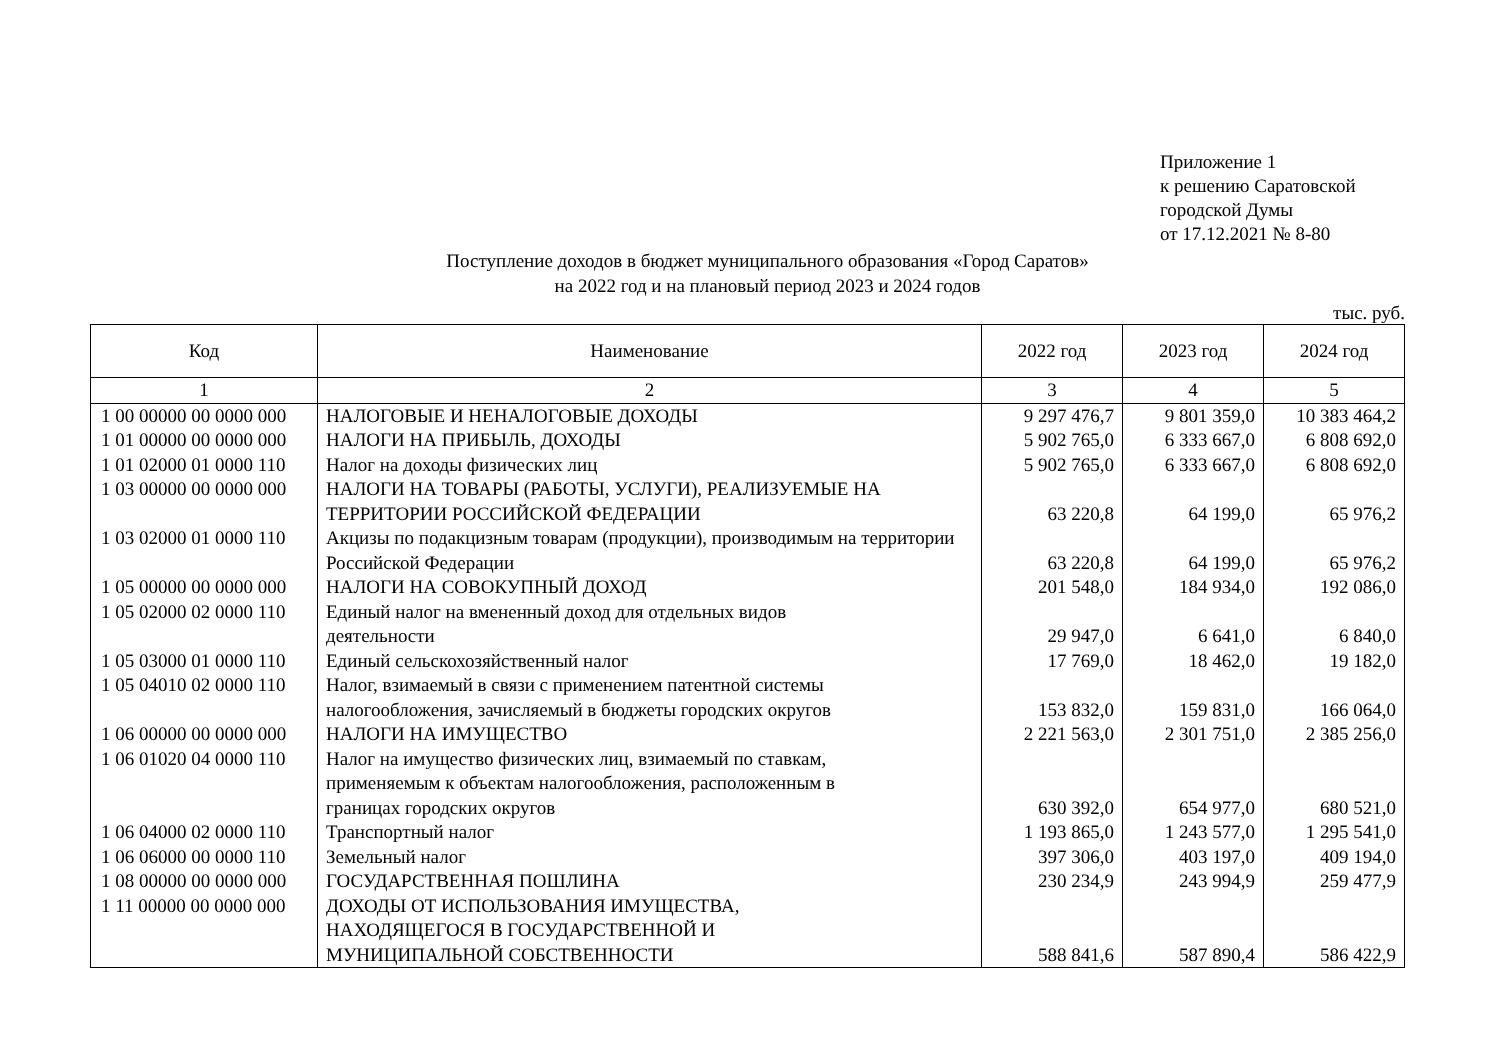Приложение 1
к решению Саратовской
городской Думы
от 17.12.2021 № 8-80
Поступление доходов в бюджет муниципального образования «Город Саратов»
на 2022 год и на плановый период 2023 и 2024 годов
тыс. руб.
| Код | Наименование | 2022 год | 2023 год | 2024 год |
| --- | --- | --- | --- | --- |
| 1 | 2 | 3 | 4 | 5 |
| 1 00 00000 00 0000 000 | НАЛОГОВЫЕ И НЕНАЛОГОВЫЕ ДОХОДЫ | 9 297 476,7 | 9 801 359,0 | 10 383 464,2 |
| 1 01 00000 00 0000 000 | НАЛОГИ НА ПРИБЫЛЬ, ДОХОДЫ | 5 902 765,0 | 6 333 667,0 | 6 808 692,0 |
| 1 01 02000 01 0000 110 | Налог на доходы физических лиц | 5 902 765,0 | 6 333 667,0 | 6 808 692,0 |
| 1 03 00000 00 0000 000 | НАЛОГИ НА ТОВАРЫ (РАБОТЫ, УСЛУГИ), РЕАЛИЗУЕМЫЕ НА ТЕРРИТОРИИ РОССИЙСКОЙ ФЕДЕРАЦИИ | 63 220,8 | 64 199,0 | 65 976,2 |
| 1 03 02000 01 0000 110 | Акцизы по подакцизным товарам (продукции), производимым на территории Российской Федерации | 63 220,8 | 64 199,0 | 65 976,2 |
| 1 05 00000 00 0000 000 | НАЛОГИ НА СОВОКУПНЫЙ ДОХОД | 201 548,0 | 184 934,0 | 192 086,0 |
| 1 05 02000 02 0000 110 | Единый налог на вмененный доход для отдельных видов деятельности | 29 947,0 | 6 641,0 | 6 840,0 |
| 1 05 03000 01 0000 110 | Единый сельскохозяйственный налог | 17 769,0 | 18 462,0 | 19 182,0 |
| 1 05 04010 02 0000 110 | Налог, взимаемый в связи с применением патентной системы налогообложения, зачисляемый в бюджеты городских округов | 153 832,0 | 159 831,0 | 166 064,0 |
| 1 06 00000 00 0000 000 | НАЛОГИ НА ИМУЩЕСТВО | 2 221 563,0 | 2 301 751,0 | 2 385 256,0 |
| 1 06 01020 04 0000 110 | Налог на имущество физических лиц, взимаемый по ставкам, применяемым к объектам налогообложения, расположенным в границах городских округов | 630 392,0 | 654 977,0 | 680 521,0 |
| 1 06 04000 02 0000 110 | Транспортный налог | 1 193 865,0 | 1 243 577,0 | 1 295 541,0 |
| 1 06 06000 00 0000 110 | Земельный налог | 397 306,0 | 403 197,0 | 409 194,0 |
| 1 08 00000 00 0000 000 | ГОСУДАРСТВЕННАЯ ПОШЛИНА | 230 234,9 | 243 994,9 | 259 477,9 |
| 1 11 00000 00 0000 000 | ДОХОДЫ ОТ ИСПОЛЬЗОВАНИЯ ИМУЩЕСТВА, НАХОДЯЩЕГОСЯ В ГОСУДАРСТВЕННОЙ И МУНИЦИПАЛЬНОЙ СОБСТВЕННОСТИ | 588 841,6 | 587 890,4 | 586 422,9 |